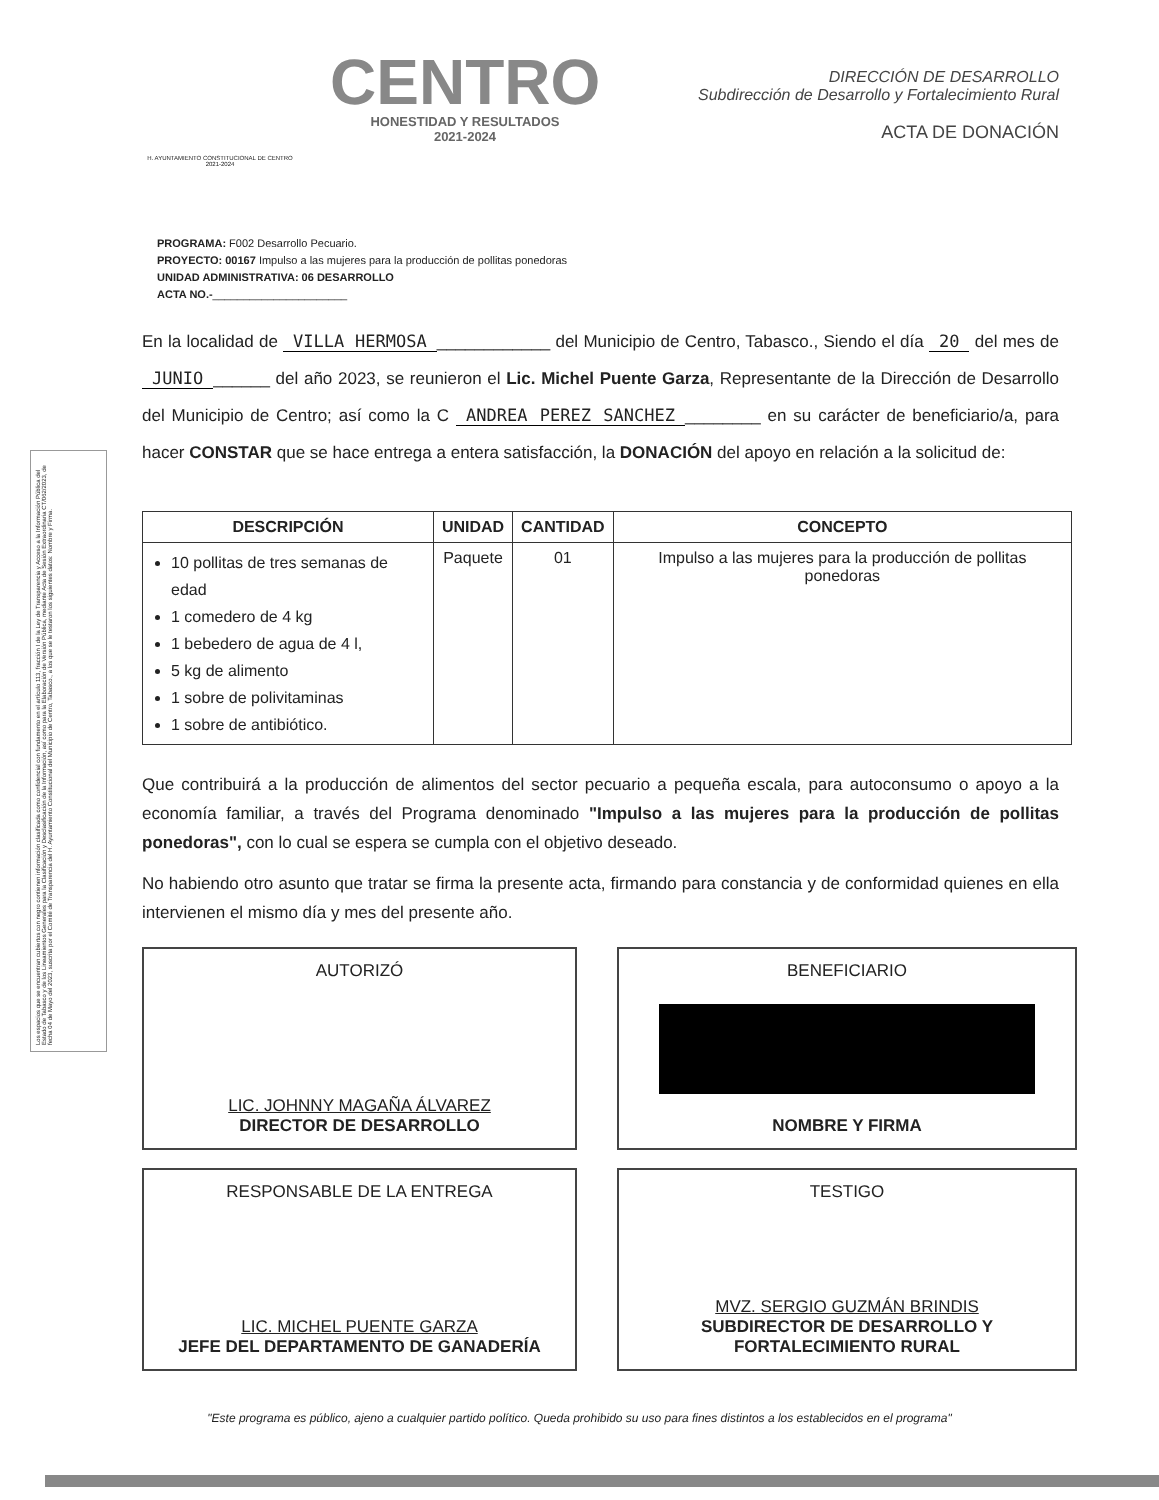Los espacios que se encuentran cubiertos con negro contienen información clasificada como confidencial con fundamento en el artículo 113, fracción I de la Ley de Transparencia y Acceso a la Información Pública del Estado de Tabasco y de los Lineamientos Generales para la Clasificación y Desclasificación de la Información, así como para la Elaboración de Versión Pública, mediante Acta de Sesión Extraordinaria CT/062/2023, de fecha 04 de Mayo del 2023, suscrita por el Comité de Transparencia del H. Ayuntamiento Constitucional del Municipio de Centro, Tabasco., a los que se le testaron los siguientes datos: Nombre y Firma.
H. AYUNTAMIENTO CONSTITUCIONAL DE CENTRO 2021-2024
CENTRO
HONESTIDAD Y RESULTADOS
2021-2024
DIRECCIÓN DE DESARROLLO
Subdirección de Desarrollo y Fortalecimiento Rural
ACTA DE DONACIÓN
PROGRAMA: F002 Desarrollo Pecuario.
PROYECTO: 00167 Impulso a las mujeres para la producción de pollitas ponedoras
UNIDAD ADMINISTRATIVA: 06 DESARROLLO
ACTA NO.-______________________
En la localidad de VILLA HERMOSA ____________ del Municipio de Centro, Tabasco., Siendo el día 20 del mes de JUNIO ______ del año 2023, se reunieron el Lic. Michel Puente Garza, Representante de la Dirección de Desarrollo del Municipio de Centro; así como la C ANDREA PEREZ SANCHEZ ________ en su carácter de beneficiario/a, para hacer CONSTAR que se hace entrega a entera satisfacción, la DONACIÓN del apoyo en relación a la solicitud de:
| DESCRIPCIÓN | UNIDAD | CANTIDAD | CONCEPTO |
| --- | --- | --- | --- |
| 10 pollitas de tres semanas de edad 1 comedero de 4 kg 1 bebedero de agua de 4 l, 5 kg de alimento 1 sobre de polivitaminas 1 sobre de antibiótico. | Paquete | 01 | Impulso a las mujeres para la producción de pollitas ponedoras |
Que contribuirá a la producción de alimentos del sector pecuario a pequeña escala, para autoconsumo o apoyo a la economía familiar, a través del Programa denominado "Impulso a las mujeres para la producción de pollitas ponedoras", con lo cual se espera se cumpla con el objetivo deseado.
No habiendo otro asunto que tratar se firma la presente acta, firmando para constancia y de conformidad quienes en ella intervienen el mismo día y mes del presente año.
AUTORIZÓ
LIC. JOHNNY MAGAÑA ÁLVAREZ
DIRECTOR DE DESARROLLO
BENEFICIARIO
NOMBRE Y FIRMA
RESPONSABLE DE LA ENTREGA
LIC. MICHEL PUENTE GARZA
JEFE DEL DEPARTAMENTO DE GANADERÍA
TESTIGO
MVZ. SERGIO GUZMÁN BRINDIS
SUBDIRECTOR DE DESARROLLO Y FORTALECIMIENTO RURAL
"Este programa es público, ajeno a cualquier partido político. Queda prohibido su uso para fines distintos a los establecidos en el programa"